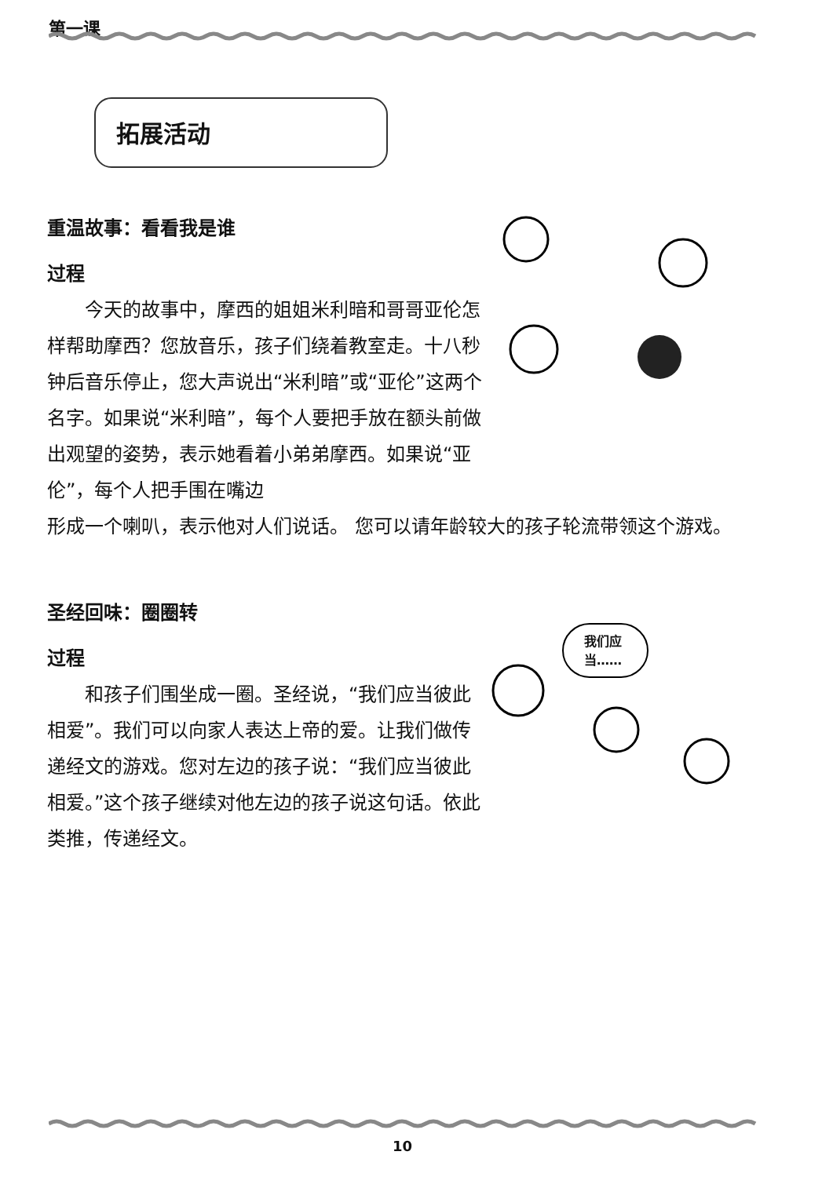第一课
拓展活动
重温故事：看看我是谁
过程
　　今天的故事中，摩西的姐姐米利暗和哥哥亚伦怎样帮助摩西？您放音乐，孩子们绕着教室走。十八秒钟后音乐停止，您大声说出“米利暗”或“亚伦”这两个名字。如果说“米利暗”，每个人要把手放在额头前做出观望的姿势，表示她看着小弟弟摩西。如果说“亚伦”，每个人把手围在嘴边
形成一个喇叭，表示他对人们说话。 您可以请年龄较大的孩子轮流带领这个游戏。
圣经回味：圈圈转
过程
　　和孩子们围坐成一圈。圣经说，“我们应当彼此相爱”。我们可以向家人表达上帝的爱。让我们做传递经文的游戏。您对左边的孩子说：“我们应当彼此相爱。”这个孩子继续对他左边的孩子说这句话。依此类推，传递经文。
我们应
当……
10